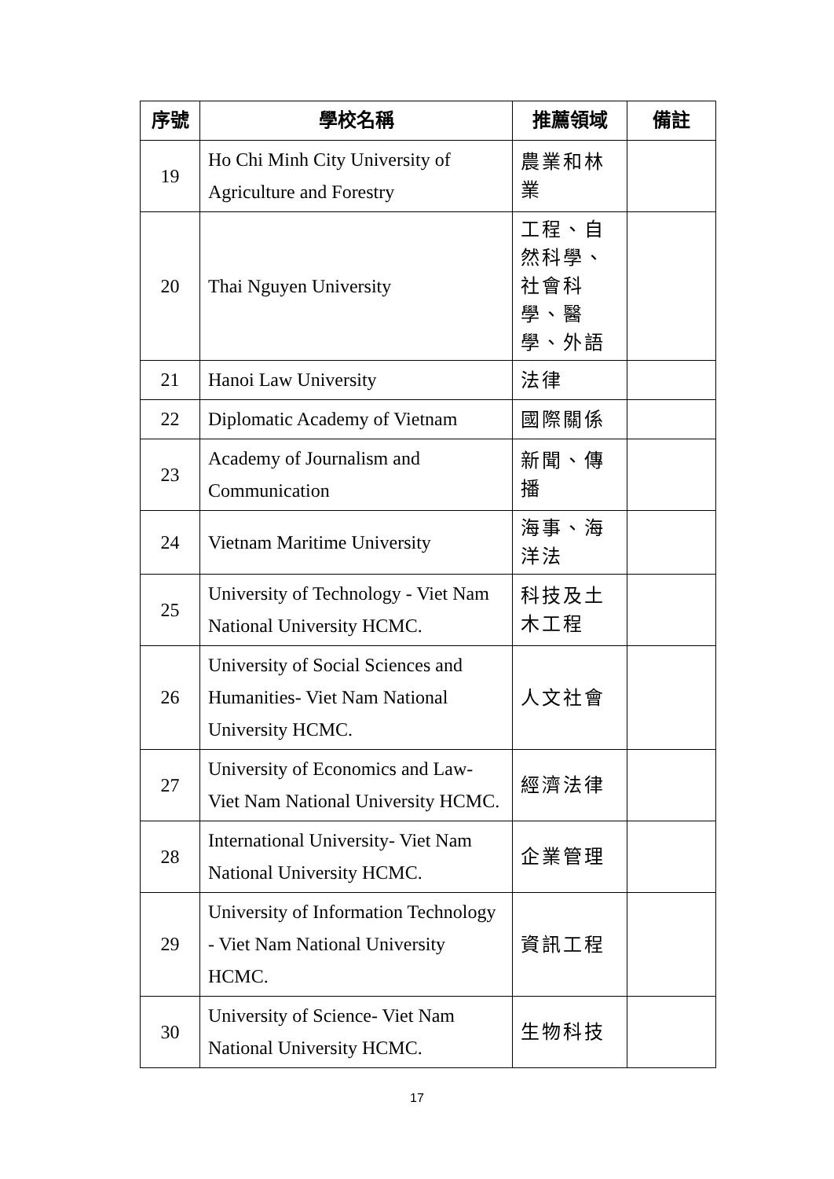| 序號 | 學校名稱 | 推薦領域 | 備註 |
| --- | --- | --- | --- |
| 19 | Ho Chi Minh City University of Agriculture and Forestry | 農業和林業 | |
| 20 | Thai Nguyen University | 工程、自然科學、社會科學、醫學、外語 | |
| 21 | Hanoi Law University | 法律 | |
| 22 | Diplomatic Academy of Vietnam | 國際關係 | |
| 23 | Academy of Journalism and Communication | 新聞、傳播 | |
| 24 | Vietnam Maritime University | 海事、海洋法 | |
| 25 | University of Technology - Viet Nam National University HCMC. | 科技及土木工程 | |
| 26 | University of Social Sciences and Humanities- Viet Nam National University HCMC. | 人文社會 | |
| 27 | University of Economics and Law- Viet Nam National University HCMC. | 經濟法律 | |
| 28 | International University- Viet Nam National University HCMC. | 企業管理 | |
| 29 | University of Information Technology - Viet Nam National University HCMC. | 資訊工程 | |
| 30 | University of Science- Viet Nam National University HCMC. | 生物科技 | |
17